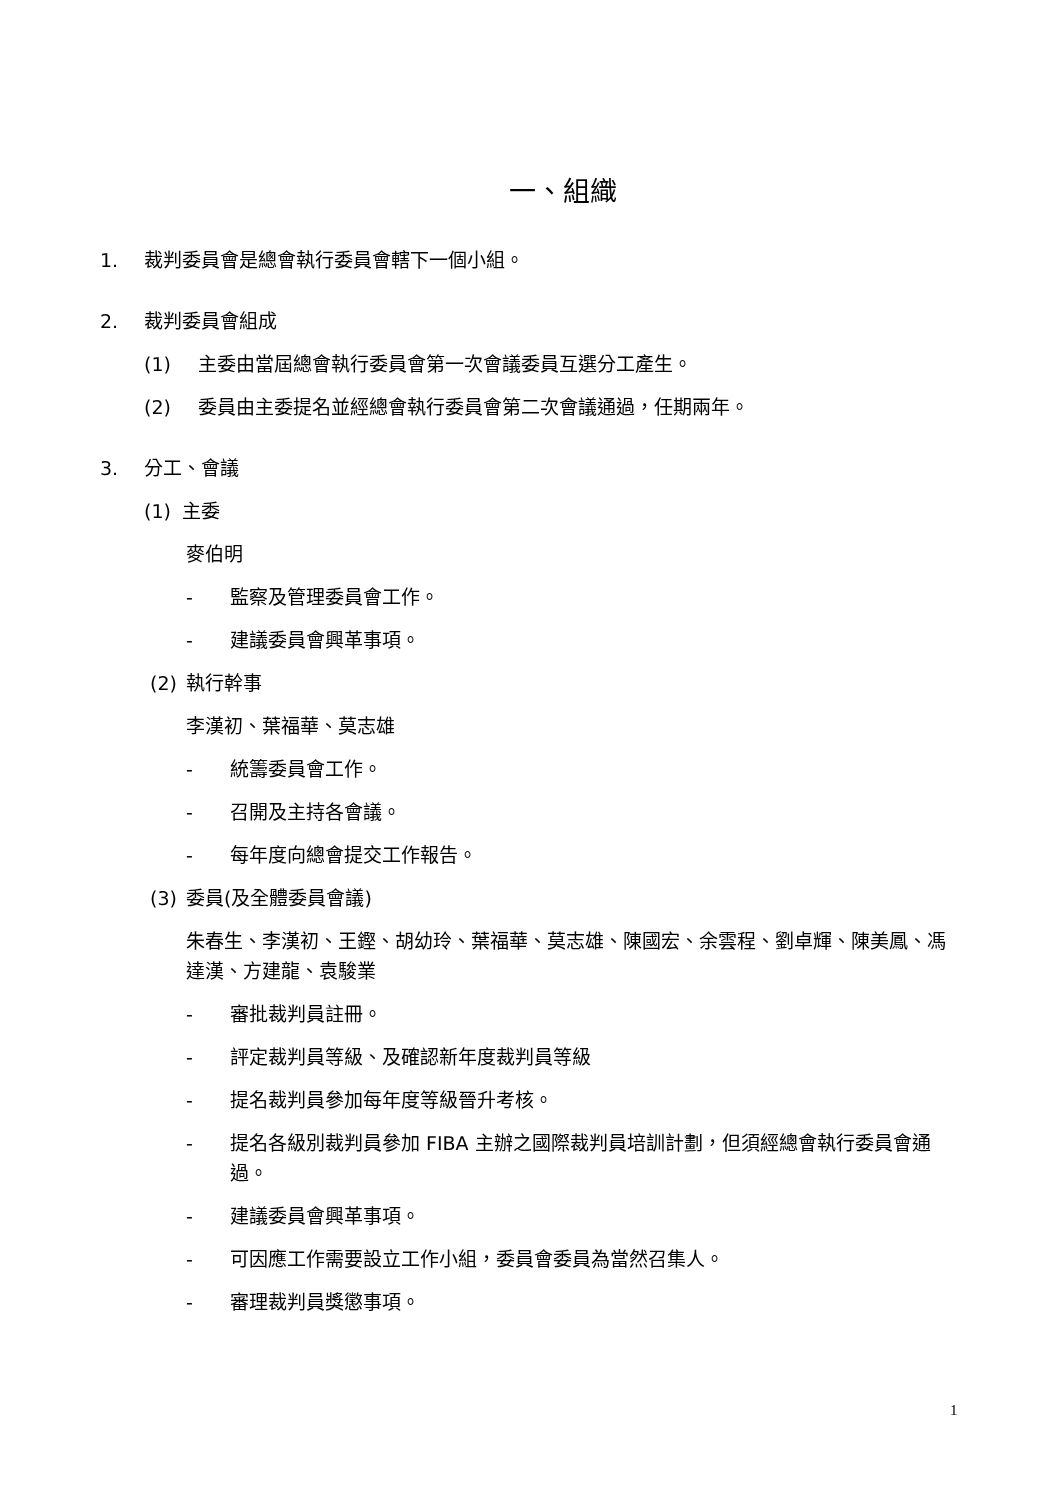一、組織
1. 裁判委員會是總會執行委員會轄下一個小組。
2. 裁判委員會組成
(1) 主委由當屆總會執行委員會第一次會議委員互選分工產生。
(2) 委員由主委提名並經總會執行委員會第二次會議通過，任期兩年。
3. 分工、會議
(1) 主委
麥伯明
- 監察及管理委員會工作。
- 建議委員會興革事項。
(2) 執行幹事
李漢初、葉福華、莫志雄
- 統籌委員會工作。
- 召開及主持各會議。
- 每年度向總會提交工作報告。
(3) 委員(及全體委員會議)
朱春生、李漢初、王鏗、胡幼玲、葉福華、莫志雄、陳國宏、余雲程、劉卓輝、陳美鳳、馮達漢、方建龍、袁駿業
- 審批裁判員註冊。
- 評定裁判員等級、及確認新年度裁判員等級
- 提名裁判員參加每年度等級晉升考核。
- 提名各級別裁判員參加 FIBA 主辦之國際裁判員培訓計劃，但須經總會執行委員會通過。
- 建議委員會興革事項。
- 可因應工作需要設立工作小組，委員會委員為當然召集人。
- 審理裁判員獎懲事項。
1